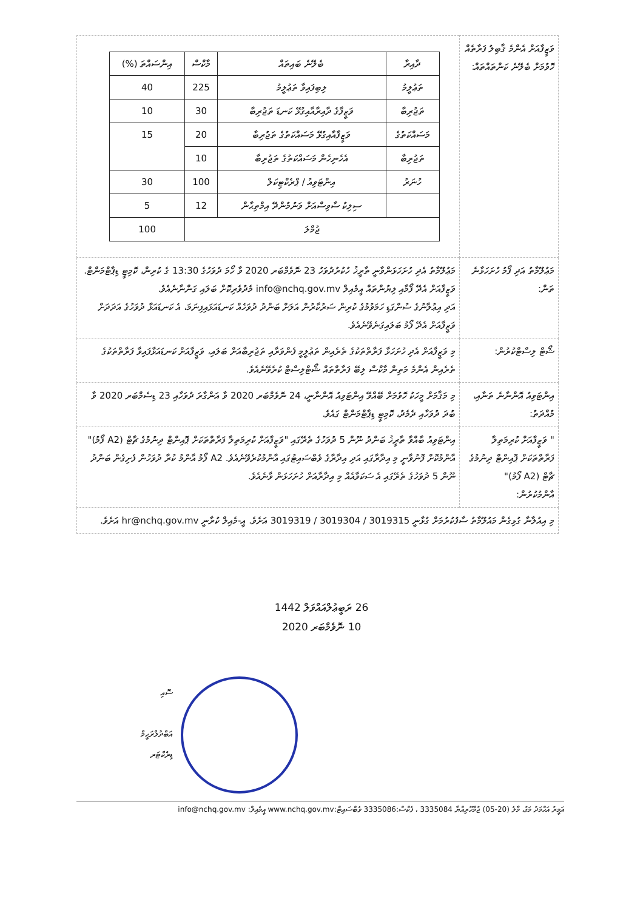| ވަޒީފާއަށް އެންމެ ޤާބިލު ފަރާތެއް ހޮވުމަށް ބެލޭނެ ކަންތައްތައް: | / ދާއިރާ / ބެލޭނެ ބައިތައް / މާކްސް / އިންސައްތަ (%) / / --- / --- / --- / --- / / ތަޢުލީމު / ލިބިފައިވާ ތަޢުލީމު / 225 / 40 / / ތަޖުރިބާ / ވަޒީފާގެ ދާއިރާއާއިގުޅޭ ކަނޑަ ތަޖުރިބާ / 30 / 10 / / މަސައްކަތުގެ / ވަޒީފާއާއިގުޅޭ މަސައްކަތުގެ ތަޖުރިބާ / 20 / 15 / / ތަޖުރިބާ / އެހެނިހެން މަސައްކަތުގެ ތަޖުރިބާ / 10 / / / ހުނަރު / އިންޓަވިއު / ޕްރެކްޓިކަލް / 100 / 30 / / / ސިލިކު ސާވިސްއަށް ވަނުމުންދޭ އިމްތިޙާން / 12 / 5 / / ޖުމްލަ / / / 100 / |
| މަޢުލޫމާތު އަދި ފޯމު ހުށަހަޅާނެ ތަން: | މަޢުލޫމާތު އެދި ހުށަހަޅަންވާނީ ތާރީޚު ހުކުރުދުވަހު 23 ނޮވެމްބަރ 2020 ވާ ހޯމަ ދުވަހުގެ 13:30 ގެ ކުރިން، ކޮމިޓީ ޑިޕާޓްމަންޓް. ވަޒީފާއަށް އެދޭ ފޯމާއި ލިޔުންތައް އީމެއިލް info@nchq.gov.mv މެދުވެރިކޮށް ބަލައި ގަންނާނެއެވެ. އަދި އިޢުލާނުގެ ސުންގަޑި ހަމަވުމުގެ ކުރިން ސަރުކާރުން އަލަށް ބަންދު ދުވަހެއް ކަނޑައަޅައިފިނަމަ، އެ ކަނޑައަޅާ ދުވަހުގެ އަދަދަށް ވަޒީފާއަށް އެދޭ ފޯމު ބަލައިގަނެވޭނެއެވެ. |
| ޝޯޓް ލިސްޓްކުރުން: | މި ވަޒީފާއަށް އެދި ހުށަހަޅާ ފަރާތްތަކުގެ ތެރެއިން ތަޢުލީމީ ފެންވަރާއި ތަޖުރިބާއަށް ބަލައި، ވަޒީފާއަށް ކަނޑައަޅާފައިވާ ފަރާތްތަކުގެ ތެރެއިން އެންމެ މަތިން މާކްސް ލިބޭ ފަރާތްތައް ޝޯޓްލިސްޓް ކުރެވޭނެއެވެ. |
| އިންޓަވިއު އޮންނާނެ ތަނާއި، މުއްދަތު: | މި މަޤާމަށް މީހަކު ހޮވުމަށް ބޭއްވޭ އިންޓަވިއު އޮންނާނީ، 24 ނޮވެމްބަރ 2020 ވާ އަންގާރަ ދުވަހާއި 23 ޑިސެމްބަރ 2020 ވާ ބުދަ ދުވަހާއި ދެމެދު، ކޮމިޓީ ޑިޕާޓްމަންޓް ގައެވެ. |
| " ވަޒީފާއަށް ކުރިމަތިލާ ފަރާތްތަކަށް ޕޮއިންޓް ދިނުމުގެ ޗާޓް (A2 ފޯމު)" އާންމުކުރުން: | އިންޓަވިއު ބާއްވާ ތާރީޚު ބަންދު ނޫން 5 ދުވަހުގެ ތެރޭގައި "ވަޒީފާއަށް ކުރިމަތިލާ ފަރާތްތަކަށް ޕޮއިންޓް ދިނުމުގެ ޗާޓް (A2 ފޯމު)" އާންމުކޮށް ފޮނުވާނީ މި އިދާރާގައި އަދި އިދާރާގެ ވެބްސައިޓުގައި އާންމުކުރެވޭނެއެވެ. A2 ފޯމު އާންމު ކުރާ ދުވަހުން ފެށިގެން ބަންދު ނޫން 5 ދުވަހުގެ ތެރޭގައި އެ ސަކަވާއެއް މި އިދާރާއަށް ހުށަހަޅަން ވާނެއެވެ. |
| މި އިއުލާނާ ގުޅިގެން މައުލޫމާތު ސާފުކުރުމަށް ގުޅާނީ 3019315 / 3019304 / 3019319 އަށެވެ. އީ-މެއިލް ކުރާނީ hr@nchq.gov.mv އަށެވެ. | |
26 ރަބީޢުލްއައްވަލް 1442
10 ނޮވެމްބަރ 2020
ސޮއި
އަބްދުލްރަޙީމް
ޑިރެކްޓަރ
އަމީރު އަޙްމަދު މަގު، މާލެ (20-05) ޖުމްހޫރިއްޔާ 3335084 ، ފެކްސް:3335086 ވެބްސައިޓް:www.nchq.gov.mv އީމެއިލް: info@nchq.gov.mv